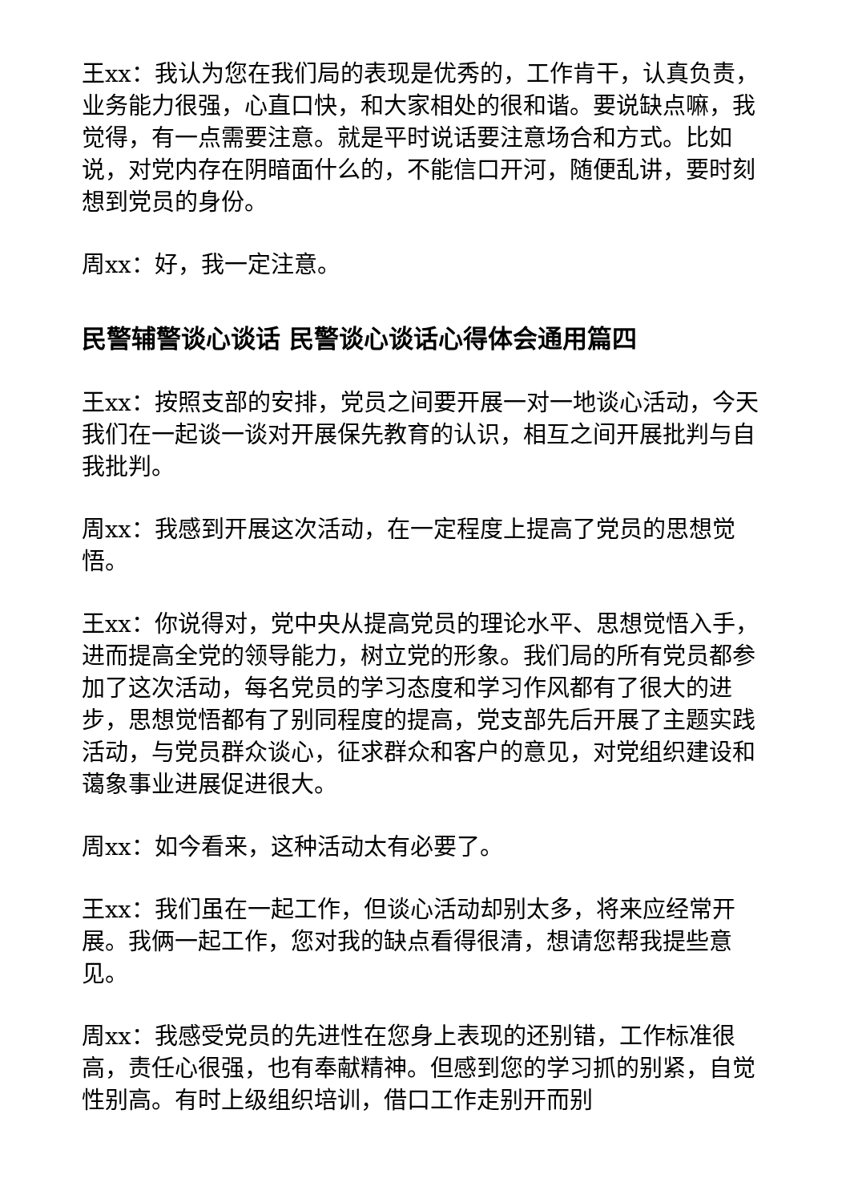王xx：我认为您在我们局的表现是优秀的，工作肯干，认真负责，业务能力很强，心直口快，和大家相处的很和谐。要说缺点嘛，我觉得，有一点需要注意。就是平时说话要注意场合和方式。比如说，对党内存在阴暗面什么的，不能信口开河，随便乱讲，要时刻想到党员的身份。
周xx：好，我一定注意。
民警辅警谈心谈话 民警谈心谈话心得体会通用篇四
王xx：按照支部的安排，党员之间要开展一对一地谈心活动，今天我们在一起谈一谈对开展保先教育的认识，相互之间开展批判与自我批判。
周xx：我感到开展这次活动，在一定程度上提高了党员的思想觉悟。
王xx：你说得对，党中央从提高党员的理论水平、思想觉悟入手，进而提高全党的领导能力，树立党的形象。我们局的所有党员都参加了这次活动，每名党员的学习态度和学习作风都有了很大的进步，思想觉悟都有了别同程度的提高，党支部先后开展了主题实践活动，与党员群众谈心，征求群众和客户的意见，对党组织建设和蔼象事业进展促进很大。
周xx：如今看来，这种活动太有必要了。
王xx：我们虽在一起工作，但谈心活动却别太多，将来应经常开展。我俩一起工作，您对我的缺点看得很清，想请您帮我提些意见。
周xx：我感受党员的先进性在您身上表现的还别错，工作标准很高，责任心很强，也有奉献精神。但感到您的学习抓的别紧，自觉性别高。有时上级组织培训，借口工作走别开而别